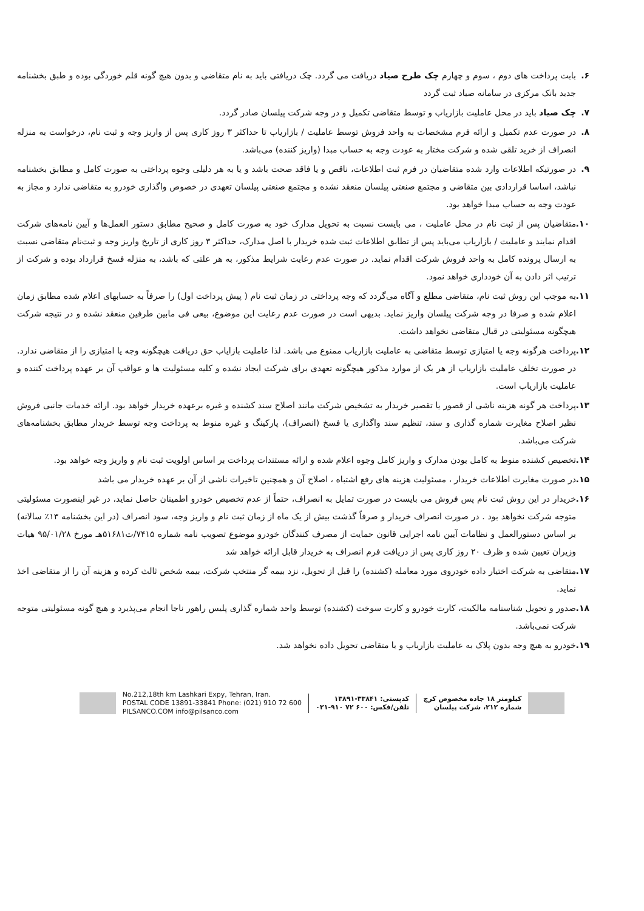۶. بابت پرداخت های دوم ، سوم و چهارم چک طرح صیاد دریافت می گردد. چک دریافتی باید به نام متقاضی و بدون هیچ گونه قلم خوردگی بوده و طبق بخشنامه جدید بانک مرکزی در سامانه صیاد ثبت گردد
۷. چک صیاد باید در محل عاملیت بازاریاب و توسط متقاضی تکمیل و در وجه شرکت پیلسان صادر گردد.
۸. در صورت عدم تکمیل و ارائه فرم مشخصات به واحد فروش توسط عاملیت / بازاریاب تا حداکثر ۳ روز کاری پس از واریز وجه و ثبت نام، درخواست به منزله انصراف از خرید تلقی شده و شرکت مختار به عودت وجه به حساب مبدا (واریز کننده) می‌باشد.
۹. در صورتیکه اطلاعات وارد شده متقاضیان در فرم ثبت اطلاعات، ناقص و یا فاقد صحت باشد و یا به هر دلیلی وجوه پرداختی به صورت کامل و مطابق بخشنامه نباشد، اساسا قراردادی بین متقاضی و مجتمع صنعتی پیلسان منعقد نشده و مجتمع صنعتی پیلسان تعهدی در خصوص واگذاری خودرو به متقاضی ندارد و مجاز به عودت وجه به حساب مبدا خواهد بود.
۱۰. متقاضیان پس از ثبت نام در محل عاملیت ، می بایست نسبت به تحویل مدارک خود به صورت کامل و صحیح مطابق دستور العمل‌ها و آیین نامه‌های شرکت اقدام نمایند و عاملیت / بازاریاب می‌باید پس از تطابق اطلاعات ثبت شده خریدار با اصل مدارک، حداکثر ۳ روز کاری از تاریخ واریز وجه و ثبت‌نام متقاضی نسبت به ارسال پرونده کامل به واحد فروش شرکت اقدام نماید. در صورت عدم رعایت شرایط مذکور، به هر علتی که باشد، به منزله فسخ قرارداد بوده و شرکت از ترتیب اثر دادن به آن خودداری خواهد نمود.
۱۱. به موجب این روش ثبت نام، متقاضی مطلع و آگاه می‌گردد که وجه پرداختی در زمان ثبت نام ( پیش پرداخت اول) را صرفاً به حسابهای اعلام شده مطابق زمان اعلام شده و صرفا در وجه شرکت پیلسان واریز نماید. بدیهی است در صورت عدم رعایت این موضوع، بیعی فی مابین طرفین منعقد نشده و در نتیجه شرکت هیچگونه مسئولیتی در قبال متقاضی نخواهد داشت.
۱۲. پرداخت هرگونه وجه یا امتیازی توسط متقاضی به عاملیت بازاریاب ممنوع می باشد. لذا عاملیت بازایاب حق دریافت هیچگونه وجه یا امتیازی را از متقاضی ندارد. در صورت تخلف عاملیت بازاریاب از هر یک از موارد مذکور هیچگونه تعهدی برای شرکت ایجاد نشده و کلیه مسئولیت ها و عواقب آن بر عهده پرداخت کننده و عاملیت بازاریاب است.
۱۳. پرداخت هر گونه هزینه ناشی از قصور یا تقصیر خریدار به تشخیص شرکت مانند اصلاح سند کشنده و غیره برعهده خریدار خواهد بود. ارائه خدمات جانبی فروش نظیر اصلاح مغایرت شماره گذاری و سند، تنظیم سند واگذاری یا فسخ (انصراف)، پارکینگ و غیره منوط به پرداخت وجه توسط خریدار مطابق بخشنامه‌های شرکت می‌باشد.
۱۴. تخصیص کشنده منوط به کامل بودن مدارک و واریز کامل وجوه اعلام شده و ارائه مستندات پرداخت بر اساس اولویت ثبت نام و واریز وجه خواهد بود.
۱۵. در صورت مغایرت اطلاعات خریدار ، مسئولیت هزینه های رفع اشتباه ، اصلاح آن و همچنین تاخیرات ناشی از آن بر عهده خریدار می باشد
۱۶. خریدار در این روش ثبت نام پس فروش می بایست در صورت تمایل به انصراف، حتماً از عدم تخصیص خودرو اطمینان حاصل نماید، در غیر اینصورت مسئولیتی متوجه شرکت نخواهد بود . در صورت انصراف خریدار و صرفاً گذشت بیش از یک ماه از زمان ثبت نام و واریز وجه، سود انصراف (در این بخشنامه ۱۳٪ سالانه) بر اساس دستورالعمل و نظامات آیین نامه اجرایی قانون حمایت از مصرف کنندگان خودرو موضوع تصویب نامه شماره ۷۴۱۵/ت۵۱۶۸۱هـ مورخ ۹۵/۰۱/۲۸ هیات وزیران تعیین شده و ظرف ۲۰ روز کاری پس از دریافت فرم انصراف به خریدار قابل ارائه خواهد شد
۱۷. متقاضی به شرکت اختیار داده خودروی مورد معامله (کشنده) را قبل از تحویل، نزد بیمه گر منتخب شرکت، بیمه شخص ثالث کرده و هزینه آن را از متقاضی اخذ نماید.
۱۸. صدور و تحویل شناسنامه مالکیت، کارت خودرو و کارت سوخت (کشنده) توسط واحد شماره گذاری پلیس راهور ناجا انجام می‌پذیرد و هیچ گونه مسئولیتی متوجه شرکت نمی‌باشد.
۱۹. خودرو به هیچ وجه بدون پلاک به عاملیت بازاریاب و یا متقاضی تحویل داده نخواهد شد.
No.212,18th km Lashkari Expy, Tehran, Iran.
POSTAL CODE 13891-33841 Phone: (021) 910 72 600
PILSANCO.COM info@pilsanco.com
کدپستی: ۳۳۸۴۱-۱۳۸۹۱
تلفن/فکس: ۶۰۰ ۷۲ ۹۱۰-۰۲۱
کیلومتر ۱۸ جاده مخصوص کرج
شماره ۲۱۲، شرکت پیلسان